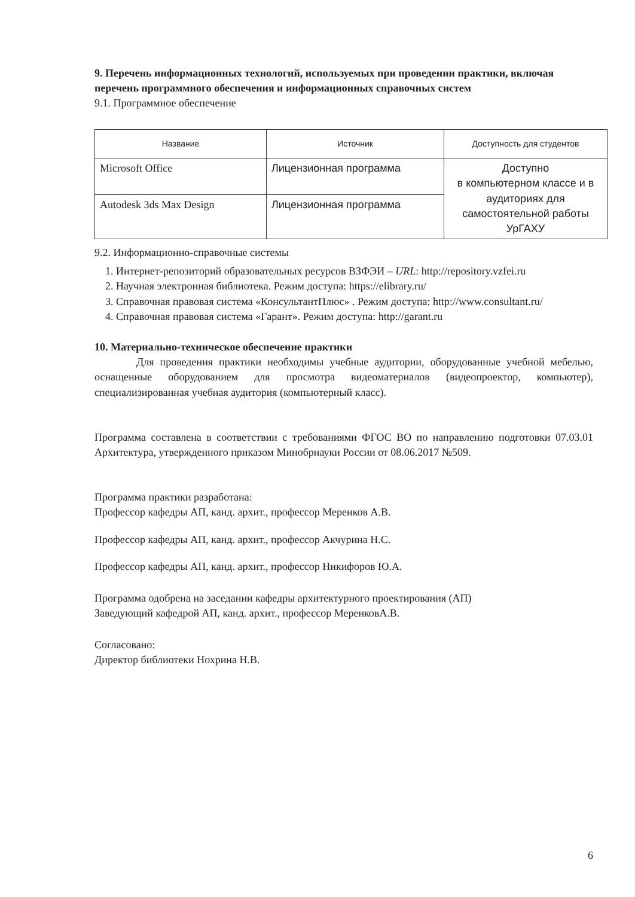9. Перечень информационных технологий, используемых при проведении практики, включая перечень программного обеспечения и информационных справочных систем
9.1. Программное обеспечение
| Название | Источник | Доступность для студентов |
| --- | --- | --- |
| Microsoft Office | Лицензионная программа | Доступно в компьютерном классе и в аудиториях для самостоятельной работы УрГАХУ |
| Autodesk 3ds Max Design | Лицензионная программа | |
9.2. Информационно-справочные системы
1. Интернет-репозиторий образовательных ресурсов ВЗФЭИ – URL: http://repository.vzfei.ru
2. Научная электронная библиотека. Режим доступа: https://elibrary.ru/
3. Справочная правовая система «КонсультантПлюс» . Режим доступа: http://www.consultant.ru/
4. Справочная правовая система «Гарант». Режим доступа: http://garant.ru
10. Материально-техническое обеспечение практики
Для проведения практики необходимы учебные аудитории, оборудованные учебной мебелью, оснащенные оборудованием для просмотра видеоматериалов (видеопроектор, компьютер), специализированная учебная аудитория (компьютерный класс).
Программа составлена в соответствии с требованиями ФГОС ВО по направлению подготовки 07.03.01 Архитектура, утвержденного приказом Минобрнауки России от 08.06.2017 №509.
Программа практики разработана:
Профессор кафедры АП, канд. архит., профессор Меренков А.В.
Профессор кафедры АП, канд. архит., профессор Акчурина Н.С.
Профессор кафедры АП, канд. архит., профессор Никифоров Ю.А.
Программа одобрена на заседании кафедры архитектурного проектирования (АП)
Заведующий кафедрой АП, канд. архит., профессор МеренковА.В.
Согласовано:
Директор библиотеки Нохрина Н.В.
6